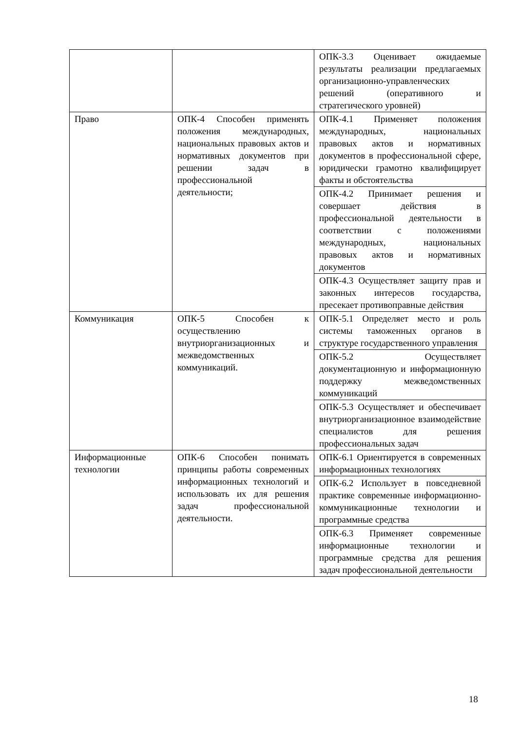| | | ОПК-3.3 Оценивает ожидаемые результаты реализации предлагаемых организационно-управленческих решений (оперативного и стратегического уровней) |
| Право | ОПК-4 Способен применять положения международных, национальных правовых актов и нормативных документов при решении задач в профессиональной деятельности; | ОПК-4.1 Применяет положения международных, национальных правовых актов и нормативных документов в профессиональной сфере, юридически грамотно квалифицирует факты и обстоятельства |
| | | ОПК-4.2 Принимает решения и совершает действия в профессиональной деятельности в соответствии с положениями международных, национальных правовых актов и нормативных документов |
| | | ОПК-4.3 Осуществляет защиту прав и законных интересов государства, пресекает противоправные действия |
| Коммуникация | ОПК-5 Способен к осуществлению внутриорганизационных и межведомственных коммуникаций. | ОПК-5.1 Определяет место и роль системы таможенных органов в структуре государственного управления |
| | | ОПК-5.2 Осуществляет документационную и информационную поддержку межведомственных коммуникаций |
| | | ОПК-5.3 Осуществляет и обеспечивает внутриорганизационное взаимодействие специалистов для решения профессиональных задач |
| Информационные технологии | ОПК-6 Способен понимать принципы работы современных информационных технологий и использовать их для решения задач профессиональной деятельности. | ОПК-6.1 Ориентируется в современных информационных технологиях |
| | | ОПК-6.2 Использует в повседневной практике современные информационно-коммуникационные технологии и программные средства |
| | | ОПК-6.3 Применяет современные информационные технологии и программные средства для решения задач профессиональной деятельности |
18